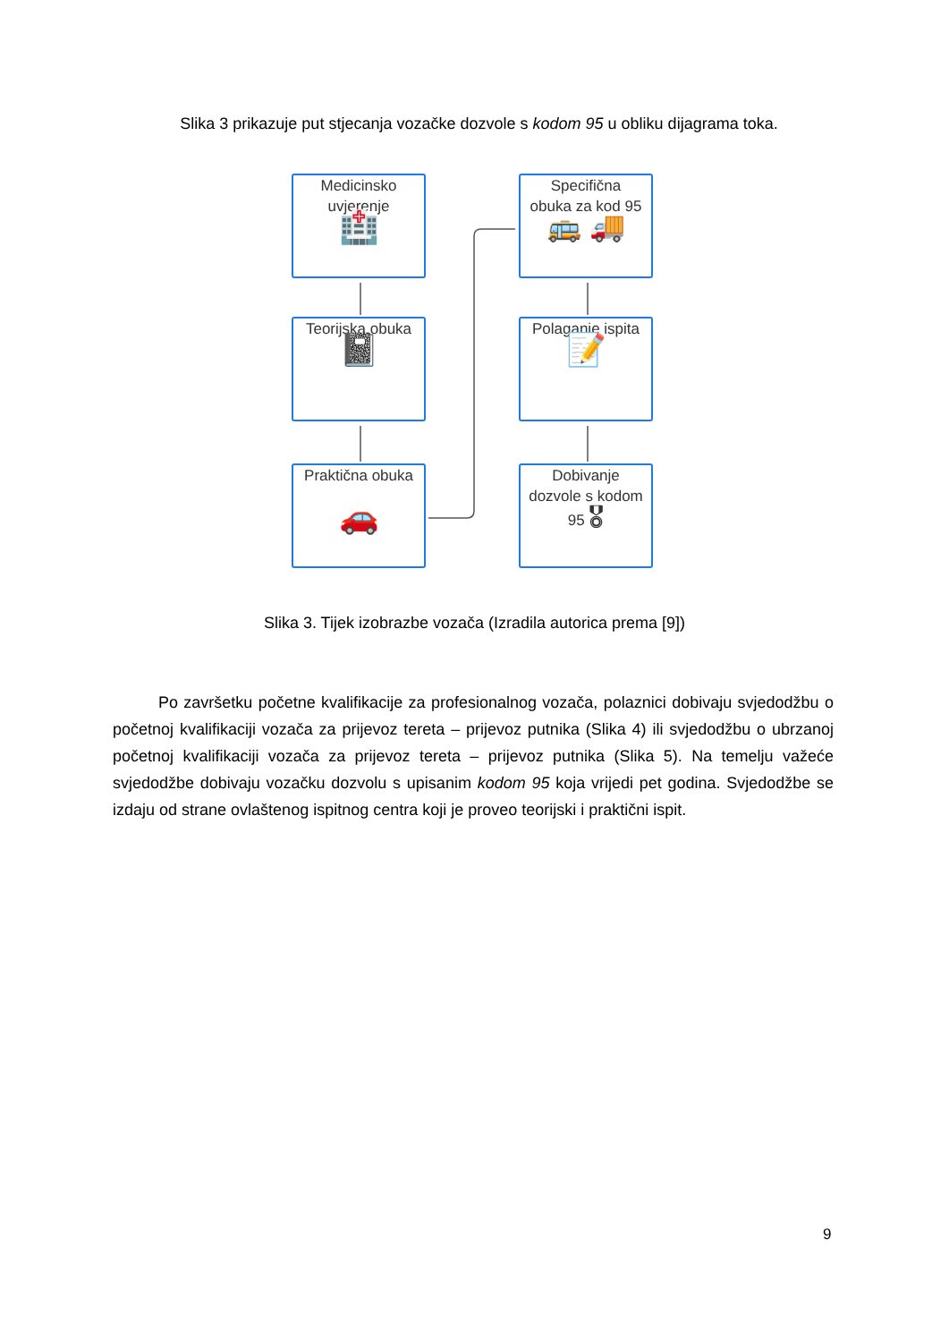Slika 3 prikazuje put stjecanja vozačke dozvole s kodom 95 u obliku dijagrama toka.
Medicinsko
uvjerenje
🏥
Teorijska obuka
📓
Praktična obuka
🚗
Specifična
obuka za kod 95
🚌 🚚
Polaganje ispita
📝
Dobivanje
dozvole s kodom
95 🎖
Slika 3. Tijek izobrazbe vozača (Izradila autorica prema [9])
Po završetku početne kvalifikacije za profesionalnog vozača, polaznici dobivaju svjedodžbu o početnoj kvalifikaciji vozača za prijevoz tereta – prijevoz putnika (Slika 4) ili svjedodžbu o ubrzanoj početnoj kvalifikaciji vozača za prijevoz tereta – prijevoz putnika (Slika 5). Na temelju važeće svjedodžbe dobivaju vozačku dozvolu s upisanim kodom 95 koja vrijedi pet godina. Svjedodžbe se izdaju od strane ovlaštenog ispitnog centra koji je proveo teorijski i praktični ispit.
9